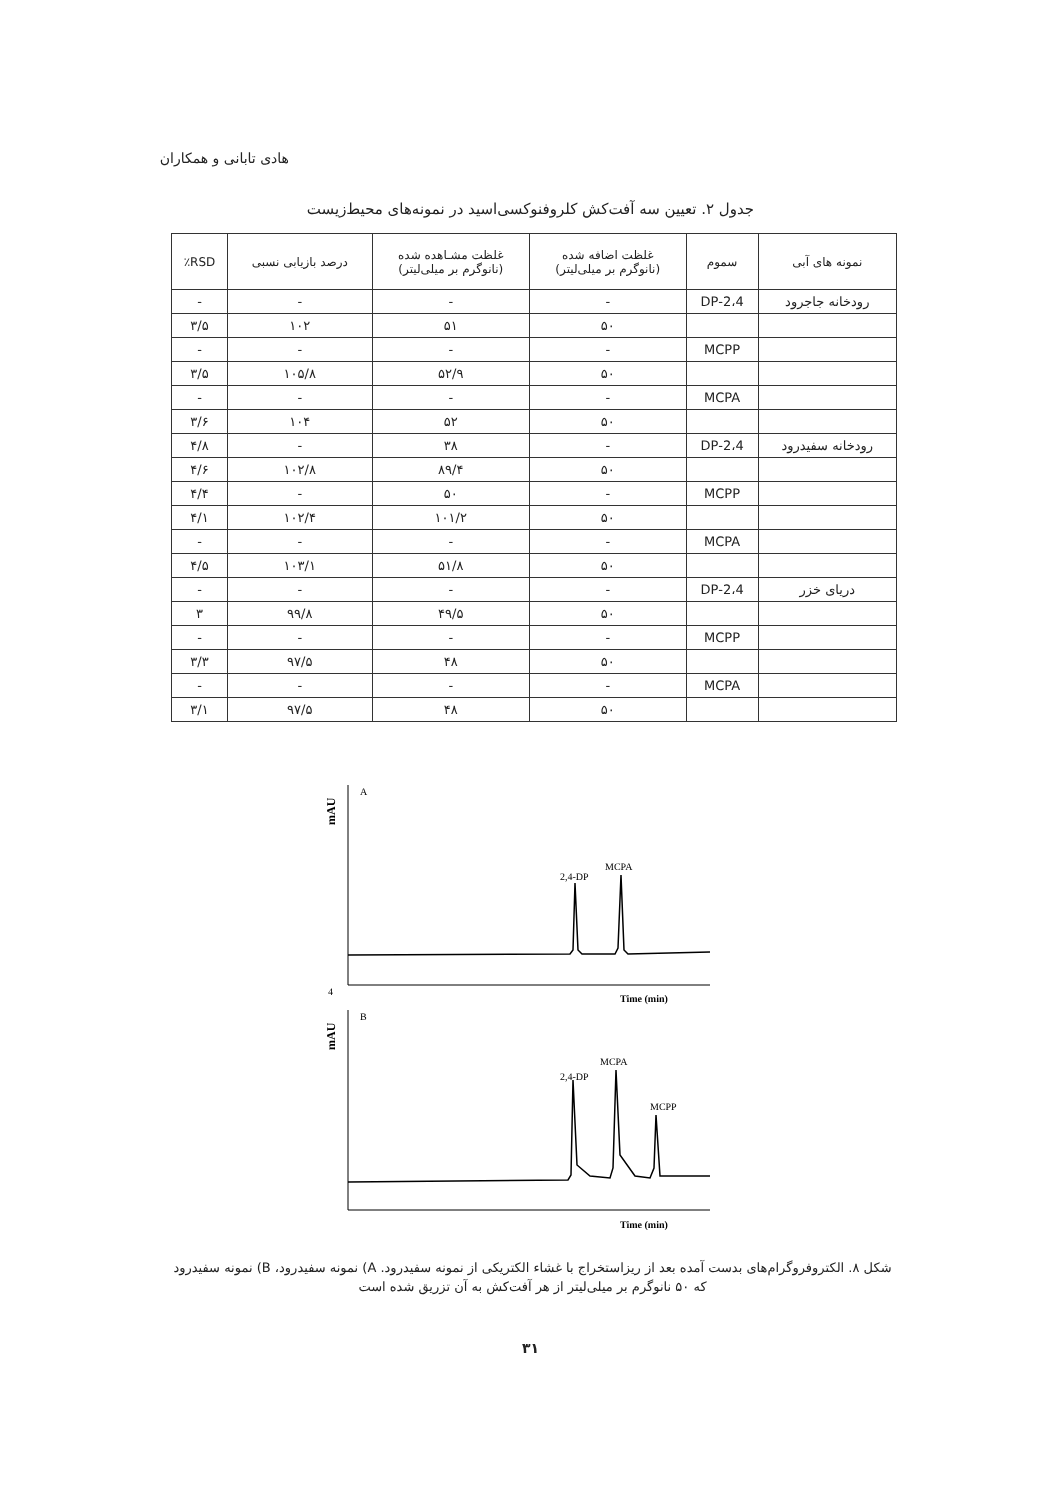هادی تابانی و همکاران
جدول ۲. تعیین سه آفت‌کش کلروفنوکسی‌اسید در نمونه‌های محیط‌زیست
| نمونه های آبی | سموم | غلظت اضافه شده (نانوگرم بر میلی‌لیتر) | غلظت مشـاهده شده (نانوگرم بر میلی‌لیتر) | درصد بازیابی نسبی | RSD٪ |
| --- | --- | --- | --- | --- | --- |
| رودخانه جاجرود | 2،4-DP | - | - | - | - |
| | | ۵۰ | ۵۱ | ۱۰۲ | ۳/۵ |
| | MCPP | - | - | - | - |
| | | ۵۰ | ۵۲/۹ | ۱۰۵/۸ | ۳/۵ |
| | MCPA | - | - | - | - |
| | | ۵۰ | ۵۲ | ۱۰۴ | ۳/۶ |
| رودخانه سفیدرود | 2،4-DP | - | ۳۸ | - | ۴/۸ |
| | | ۵۰ | ۸۹/۴ | ۱۰۲/۸ | ۴/۶ |
| | MCPP | - | ۵۰ | - | ۴/۴ |
| | | ۵۰ | ۱۰۱/۲ | ۱۰۲/۴ | ۴/۱ |
| | MCPA | - | - | - | - |
| | | ۵۰ | ۵۱/۸ | ۱۰۳/۱ | ۴/۵ |
| دریای خزر | 2،4-DP | - | - | - | - |
| | | ۵۰ | ۴۹/۵ | ۹۹/۸ | ۳ |
| | MCPP | - | - | - | - |
| | | ۵۰ | ۴۸ | ۹۷/۵ | ۳/۳ |
| | MCPA | - | - | - | - |
| | | ۵۰ | ۴۸ | ۹۷/۵ | ۳/۱ |
mAU
A
2,4-DP
MCPA
4
Time (min)
mAU
B
2,4-DP
MCPA
MCPP
Time (min)
شکل ۸. الکتروفروگرام‌های بدست آمده بعد از ریزاستخراج با غشاء الکتریکی از نمونه سفیدرود. A) نمونه سفیدرود، B) نمونه سفیدرود که ۵۰ نانوگرم بر میلی‌لیتر از هر آفت‌کش به آن تزریق شده است
۳۱